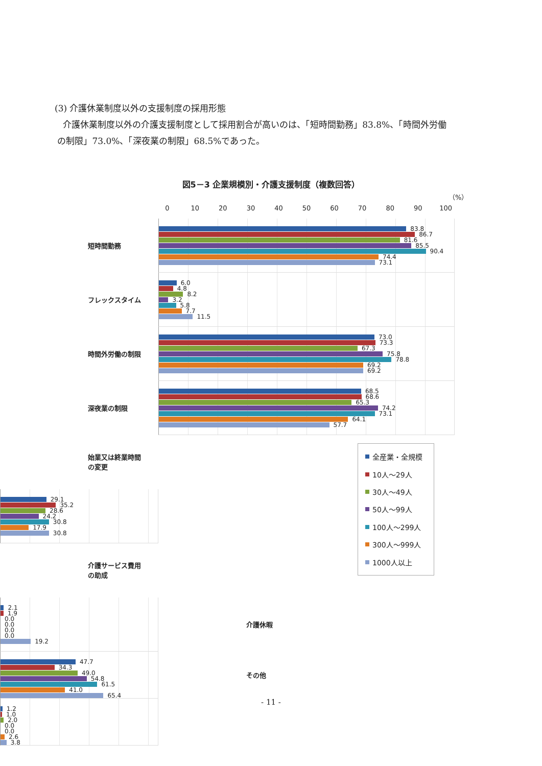(3) 介護休業制度以外の支援制度の採用形態
介護休業制度以外の介護支援制度として採用割合が高いのは、「短時間勤務」83.8%、「時間外労働
の制限」73.0%、「深夜業の制限」68.5%であった。
図5－3 企業規模別・介護支援制度（複数回答）
（%）
0 10 20 30 40 50 60 70 80 90 100
短時間勤務
83.8
86.7
81.6
85.5
90.4
74.4
73.1
フレックスタイム
6.0
4.8
8.2
3.2
5.8
7.7
11.5
時間外労働の制限
73.0
73.3
67.3
75.8
78.8
69.2
69.2
深夜業の制限
68.5
68.6
65.3
74.2
73.1
64.1
57.7
始業又は終業時間
の変更
29.1
35.2
28.6
24.2
30.8
17.9
30.8
介護サービス費用
の助成
2.1
1.9
0.0
0.0
0.0
0.0
19.2
介護休暇
47.7
34.3
49.0
54.8
61.5
41.0
65.4
その他
1.2
1.0
2.0
0.0
0.0
2.6
3.8
全産業・全規模
10人～29人
30人～49人
50人～99人
100人～299人
300人～999人
1000人以上
- 11 -